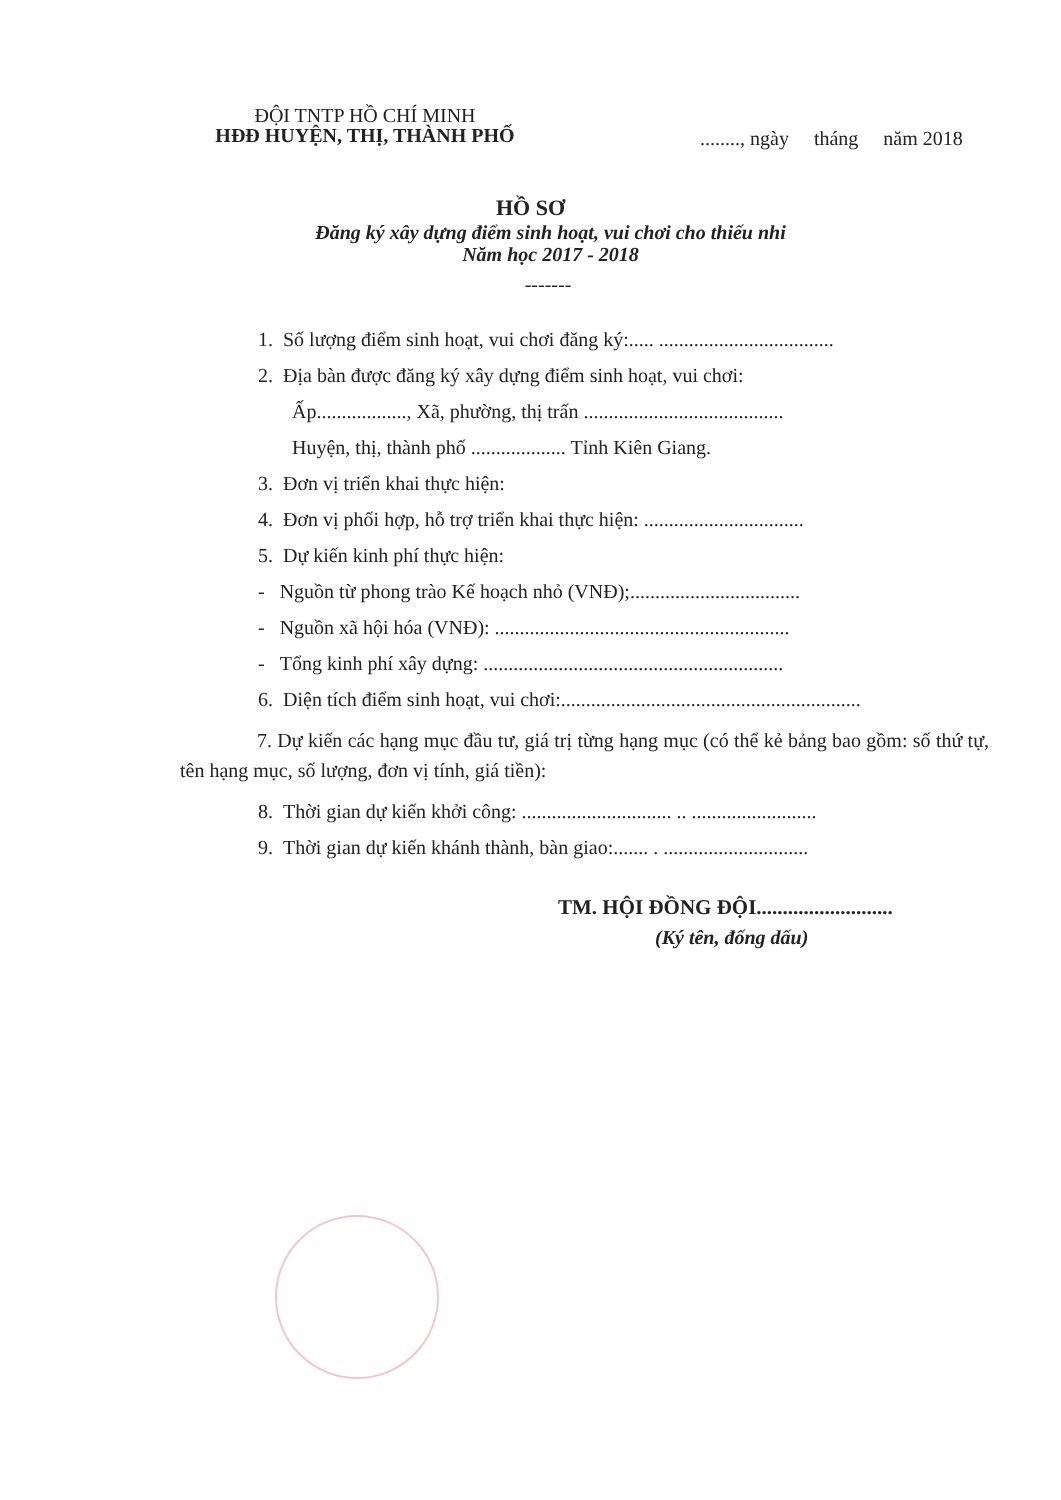ĐỘI TNTP HỒ CHÍ MINH
HĐĐ HUYỆN, THỊ, THÀNH PHỐ
........, ngày tháng năm 2018
HỒ SƠ
Đăng ký xây dựng điểm sinh hoạt, vui chơi cho thiếu nhi
Năm học 2017 - 2018
-------
1. Số lượng điểm sinh hoạt, vui chơi đăng ký:..... ...................................
2. Địa bàn được đăng ký xây dựng điểm sinh hoạt, vui chơi:
Ấp.................., Xã, phường, thị trấn ........................................
Huyện, thị, thành phố ................... Tỉnh Kiên Giang.
3. Đơn vị triển khai thực hiện:
4. Đơn vị phối hợp, hỗ trợ triển khai thực hiện: ................................
5. Dự kiến kinh phí thực hiện:
- Nguồn từ phong trào Kế hoạch nhỏ (VNĐ);..................................
- Nguồn xã hội hóa (VNĐ): ...........................................................
- Tổng kinh phí xây dựng: ............................................................
6. Diện tích điểm sinh hoạt, vui chơi:............................................................
7. Dự kiến các hạng mục đầu tư, giá trị từng hạng mục (có thể kẻ bảng bao gồm: số thứ tự, tên hạng mục, số lượng, đơn vị tính, giá tiền):
8. Thời gian dự kiến khởi công: .............................. .. .........................
9. Thời gian dự kiến khánh thành, bàn giao:....... . .............................
TM. HỘI ĐỒNG ĐỘI..........................
(Ký tên, đống dấu)